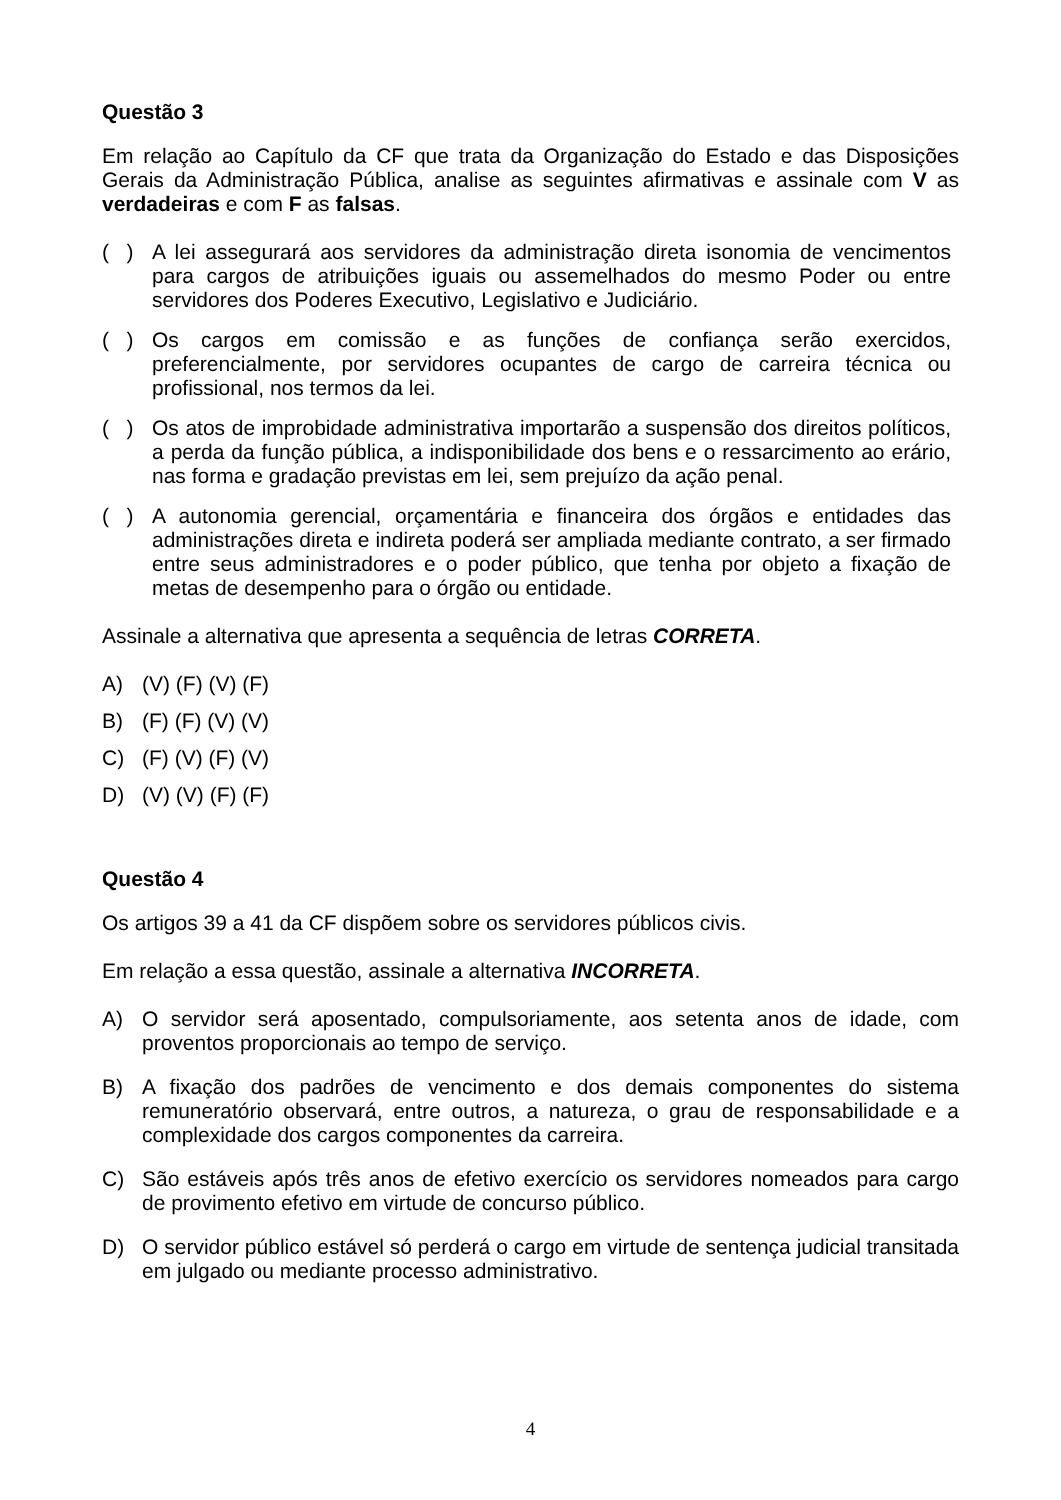Questão 3
Em relação ao Capítulo da CF que trata da Organização do Estado e das Disposições Gerais da Administração Pública, analise as seguintes afirmativas e assinale com V as verdadeiras e com F as falsas.
( ) A lei assegurará aos servidores da administração direta isonomia de vencimentos para cargos de atribuições iguais ou assemelhados do mesmo Poder ou entre servidores dos Poderes Executivo, Legislativo e Judiciário.
( ) Os cargos em comissão e as funções de confiança serão exercidos, preferencialmente, por servidores ocupantes de cargo de carreira técnica ou profissional, nos termos da lei.
( ) Os atos de improbidade administrativa importarão a suspensão dos direitos políticos, a perda da função pública, a indisponibilidade dos bens e o ressarcimento ao erário, nas forma e gradação previstas em lei, sem prejuízo da ação penal.
( ) A autonomia gerencial, orçamentária e financeira dos órgãos e entidades das administrações direta e indireta poderá ser ampliada mediante contrato, a ser firmado entre seus administradores e o poder público, que tenha por objeto a fixação de metas de desempenho para o órgão ou entidade.
Assinale a alternativa que apresenta a sequência de letras CORRETA.
A) (V) (F) (V) (F)
B) (F) (F) (V) (V)
C) (F) (V) (F) (V)
D) (V) (V) (F) (F)
Questão 4
Os artigos 39 a 41 da CF dispõem sobre os servidores públicos civis.
Em relação a essa questão, assinale a alternativa INCORRETA.
A) O servidor será aposentado, compulsoriamente, aos setenta anos de idade, com proventos proporcionais ao tempo de serviço.
B) A fixação dos padrões de vencimento e dos demais componentes do sistema remuneratório observará, entre outros, a natureza, o grau de responsabilidade e a complexidade dos cargos componentes da carreira.
C) São estáveis após três anos de efetivo exercício os servidores nomeados para cargo de provimento efetivo em virtude de concurso público.
D) O servidor público estável só perderá o cargo em virtude de sentença judicial transitada em julgado ou mediante processo administrativo.
4